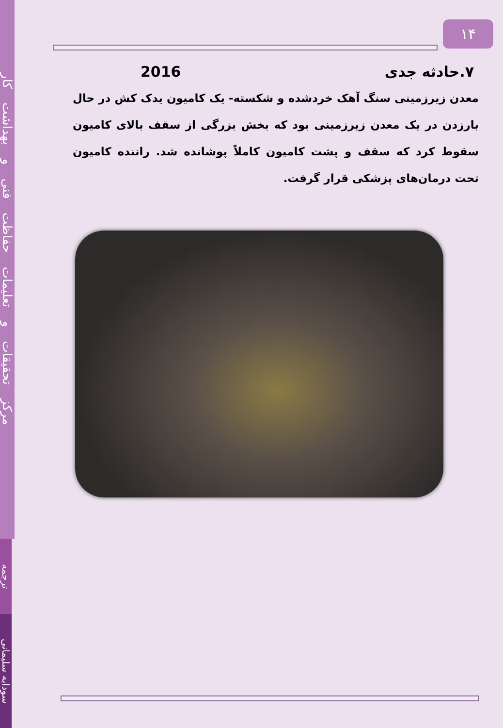مرکز تحقیقات و تعلیمات حفاظت فنی و بهداشت کار
ترجمه
سودابه سلیمانی
۱۴
۷.حادثه جدی 2016
معدن زیرزمینی سنگ آهک خردشده و شکسته- یک کامیون یدک کش در حال بارزدن در یک معدن زیرزمینی بود که بخش بزرگی از سقف بالای کامیون سقوط کرد که سقف و پشت کامیون کاملاً پوشانده شد. راننده کامیون تحت درمان‌های پزشکی قرار گرفت.